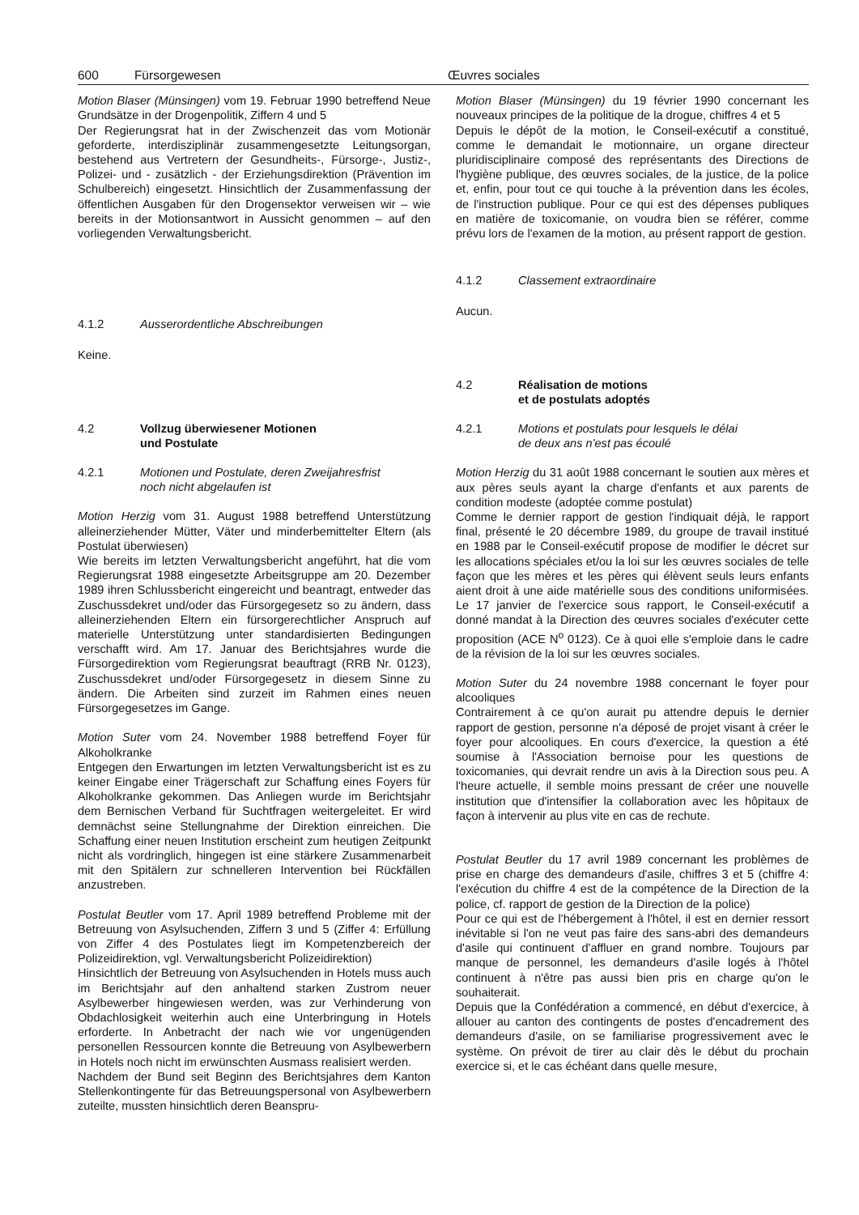600 Fürsorgewesen Œuvres sociales
Motion Blaser (Münsingen) vom 19. Februar 1990 betreffend Neue Grundsätze in der Drogenpolitik, Ziffern 4 und 5
Der Regierungsrat hat in der Zwischenzeit das vom Motionär geforderte, interdisziplinär zusammengesetzte Leitungsorgan, bestehend aus Vertretern der Gesundheits-, Fürsorge-, Justiz-, Polizei- und - zusätzlich - der Erziehungsdirektion (Prävention im Schulbereich) eingesetzt. Hinsichtlich der Zusammenfassung der öffentlichen Ausgaben für den Drogensektor verweisen wir – wie bereits in der Motionsantwort in Aussicht genommen – auf den vorliegenden Verwaltungsbericht.
4.1.2 Ausserordentliche Abschreibungen
Keine.
4.2 Vollzug überwiesener Motionen
und Postulate
4.2.1 Motionen und Postulate, deren Zweijahresfrist
noch nicht abgelaufen ist
Motion Herzig vom 31. August 1988 betreffend Unterstützung alleinerziehender Mütter, Väter und minderbemittelter Eltern (als Postulat überwiesen)
Wie bereits im letzten Verwaltungsbericht angeführt, hat die vom Regierungsrat 1988 eingesetzte Arbeitsgruppe am 20. Dezember 1989 ihren Schlussbericht eingereicht und beantragt, entweder das Zuschussdekret und/oder das Fürsorgegesetz so zu ändern, dass alleinerziehenden Eltern ein fürsorgerechtlicher Anspruch auf materielle Unterstützung unter standardisierten Bedingungen verschafft wird. Am 17. Januar des Berichtsjahres wurde die Fürsorgedirektion vom Regierungsrat beauftragt (RRB Nr. 0123), Zuschussdekret und/oder Fürsorgegesetz in diesem Sinne zu ändern. Die Arbeiten sind zurzeit im Rahmen eines neuen Fürsorgegesetzes im Gange.
Motion Suter vom 24. November 1988 betreffend Foyer für Alkoholkranke
Entgegen den Erwartungen im letzten Verwaltungsbericht ist es zu keiner Eingabe einer Trägerschaft zur Schaffung eines Foyers für Alkoholkranke gekommen. Das Anliegen wurde im Berichtsjahr dem Bernischen Verband für Suchtfragen weitergeleitet. Er wird demnächst seine Stellungnahme der Direktion einreichen. Die Schaffung einer neuen Institution erscheint zum heutigen Zeitpunkt nicht als vordringlich, hingegen ist eine stärkere Zusammenarbeit mit den Spitälern zur schnelleren Intervention bei Rückfällen anzustreben.
Postulat Beutler vom 17. April 1989 betreffend Probleme mit der Betreuung von Asylsuchenden, Ziffern 3 und 5 (Ziffer 4: Erfüllung von Ziffer 4 des Postulates liegt im Kompetenzbereich der Polizeidirektion, vgl. Verwaltungsbericht Polizeidirektion)
Hinsichtlich der Betreuung von Asylsuchenden in Hotels muss auch im Berichtsjahr auf den anhaltend starken Zustrom neuer Asylbewerber hingewiesen werden, was zur Verhinderung von Obdachlosigkeit weiterhin auch eine Unterbringung in Hotels erforderte. In Anbetracht der nach wie vor ungenügenden personellen Ressourcen konnte die Betreuung von Asylbewerbern in Hotels noch nicht im erwünschten Ausmass realisiert werden.
Nachdem der Bund seit Beginn des Berichtsjahres dem Kanton Stellenkontingente für das Betreuungspersonal von Asylbewerbern zuteilte, mussten hinsichtlich deren Beanspru-
Motion Blaser (Münsingen) du 19 février 1990 concernant les nouveaux principes de la politique de la drogue, chiffres 4 et 5
Depuis le dépôt de la motion, le Conseil-exécutif a constitué, comme le demandait le motionnaire, un organe directeur pluridisciplinaire composé des représentants des Directions de l'hygiène publique, des œuvres sociales, de la justice, de la police et, enfin, pour tout ce qui touche à la prévention dans les écoles, de l'instruction publique. Pour ce qui est des dépenses publiques en matière de toxicomanie, on voudra bien se référer, comme prévu lors de l'examen de la motion, au présent rapport de gestion.
4.1.2 Classement extraordinaire
Aucun.
4.2 Réalisation de motions
et de postulats adoptés
4.2.1 Motions et postulats pour lesquels le délai
de deux ans n'est pas écoulé
Motion Herzig du 31 août 1988 concernant le soutien aux mères et aux pères seuls ayant la charge d'enfants et aux parents de condition modeste (adoptée comme postulat)
Comme le dernier rapport de gestion l'indiquait déjà, le rapport final, présenté le 20 décembre 1989, du groupe de travail institué en 1988 par le Conseil-exécutif propose de modifier le décret sur les allocations spéciales et/ou la loi sur les œuvres sociales de telle façon que les mères et les pères qui élèvent seuls leurs enfants aient droit à une aide matérielle sous des conditions uniformisées. Le 17 janvier de l'exercice sous rapport, le Conseil-exécutif a donné mandat à la Direction des œuvres sociales d'exécuter cette proposition (ACE N<sup>o</sup> 0123). Ce à quoi elle s'emploie dans le cadre de la révision de la loi sur les œuvres sociales.
Motion Suter du 24 novembre 1988 concernant le foyer pour alcooliques
Contrairement à ce qu'on aurait pu attendre depuis le dernier rapport de gestion, personne n'a déposé de projet visant à créer le foyer pour alcooliques. En cours d'exercice, la question a été soumise à l'Association bernoise pour les questions de toxicomanies, qui devrait rendre un avis à la Direction sous peu. A l'heure actuelle, il semble moins pressant de créer une nouvelle institution que d'intensifier la collaboration avec les hôpitaux de façon à intervenir au plus vite en cas de rechute.
Postulat Beutler du 17 avril 1989 concernant les problèmes de prise en charge des demandeurs d'asile, chiffres 3 et 5 (chiffre 4: l'exécution du chiffre 4 est de la compétence de la Direction de la police, cf. rapport de gestion de la Direction de la police)
Pour ce qui est de l'hébergement à l'hôtel, il est en dernier ressort inévitable si l'on ne veut pas faire des sans-abri des demandeurs d'asile qui continuent d'affluer en grand nombre. Toujours par manque de personnel, les demandeurs d'asile logés à l'hôtel continuent à n'être pas aussi bien pris en charge qu'on le souhaiterait.
Depuis que la Confédération a commencé, en début d'exercice, à allouer au canton des contingents de postes d'encadrement des demandeurs d'asile, on se familiarise progressivement avec le système. On prévoit de tirer au clair dès le début du prochain exercice si, et le cas échéant dans quelle mesure,